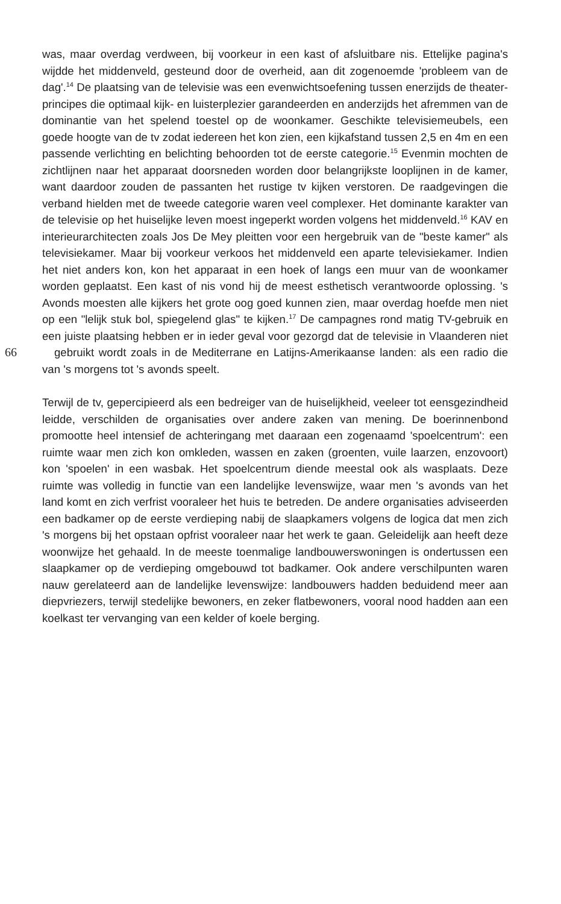was, maar overdag verdween, bij voorkeur in een kast of afsluitbare nis. Ettelijke pagina's wijdde het middenveld, gesteund door de overheid, aan dit zogenoemde 'probleem van de dag'.<sup>14</sup> De plaatsing van de televisie was een evenwichtsoefening tussen enerzijds de theater-principes die optimaal kijk- en luisterplezier garandeerden en anderzijds het afremmen van de dominantie van het spelend toestel op de woonkamer. Geschikte televisiemeubels, een goede hoogte van de tv zodat iedereen het kon zien, een kijkafstand tussen 2,5 en 4m en een passende verlichting en belichting behoorden tot de eerste categorie.<sup>15</sup> Evenmin mochten de zichtlijnen naar het apparaat doorsneden worden door belangrijkste looplijnen in de kamer, want daardoor zouden de passanten het rustige tv kijken verstoren. De raadgevingen die verband hielden met de tweede categorie waren veel complexer. Het dominante karakter van de televisie op het huiselijke leven moest ingeperkt worden volgens het middenveld.<sup>16</sup> KAV en interieurarchitecten zoals Jos De Mey pleitten voor een hergebruik van de "beste kamer" als televisiekamer. Maar bij voorkeur verkoos het middenveld een aparte televisiekamer. Indien het niet anders kon, kon het apparaat in een hoek of langs een muur van de woonkamer worden geplaatst. Een kast of nis vond hij de meest esthetisch verantwoorde oplossing. 's Avonds moesten alle kijkers het grote oog goed kunnen zien, maar overdag hoefde men niet op een "lelijk stuk bol, spiegelend glas" te kijken.<sup>17</sup> De campagnes rond matig TV-gebruik en een juiste plaatsing hebben er in ieder geval voor gezorgd dat de televisie in Vlaanderen niet 66gebruikt wordt zoals in de Mediterrane en Latijns-Amerikaanse landen: als een radio die van 's morgens tot 's avonds speelt.
Terwijl de tv, gepercipieerd als een bedreiger van de huiselijkheid, veeleer tot eensgezindheid leidde, verschilden de organisaties over andere zaken van mening. De boerinnenbond promootte heel intensief de achteringang met daaraan een zogenaamd 'spoelcentrum': een ruimte waar men zich kon omkleden, wassen en zaken (groenten, vuile laarzen, enzovoort) kon 'spoelen' in een wasbak. Het spoelcentrum diende meestal ook als wasplaats. Deze ruimte was volledig in functie van een landelijke levenswijze, waar men 's avonds van het land komt en zich verfrist vooraleer het huis te betreden. De andere organisaties adviseerden een badkamer op de eerste verdieping nabij de slaapkamers volgens de logica dat men zich 's morgens bij het opstaan opfrist vooraleer naar het werk te gaan. Geleidelijk aan heeft deze woonwijze het gehaald. In de meeste toenmalige landbouwerswoningen is ondertussen een slaapkamer op de verdieping omgebouwd tot badkamer. Ook andere verschilpunten waren nauw gerelateerd aan de landelijke levenswijze: landbouwers hadden beduidend meer aan diepvriezers, terwijl stedelijke bewoners, en zeker flatbewoners, vooral nood hadden aan een koelkast ter vervanging van een kelder of koele berging.